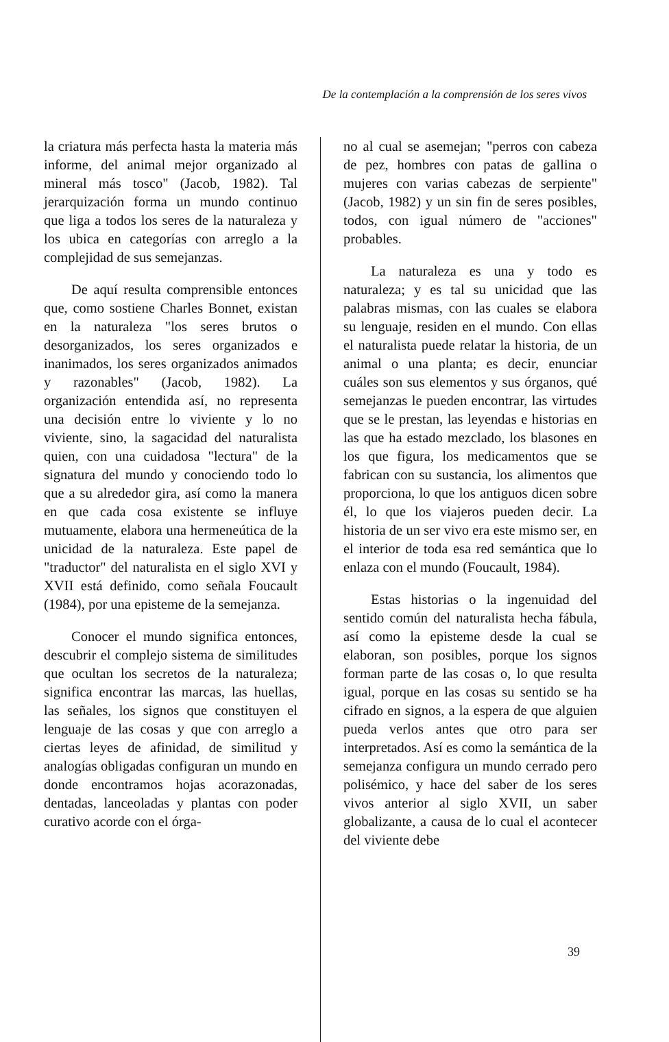De la contemplación a la comprensión de los seres vivos
la criatura más perfecta hasta la materia más informe, del animal mejor organizado al mineral más tosco" (Jacob, 1982). Tal jerarquización forma un mundo continuo que liga a todos los seres de la naturaleza y los ubica en categorías con arreglo a la complejidad de sus semejanzas.
De aquí resulta comprensible entonces que, como sostiene Charles Bonnet, existan en la naturaleza "los seres brutos o desorganizados, los seres organizados e inanimados, los seres organizados animados y razonables" (Jacob, 1982). La organización entendida así, no representa una decisión entre lo viviente y lo no viviente, sino, la sagacidad del naturalista quien, con una cuidadosa "lectura" de la signatura del mundo y conociendo todo lo que a su alrededor gira, así como la manera en que cada cosa existente se influye mutuamente, elabora una hermeneútica de la unicidad de la naturaleza. Este papel de "traductor" del naturalista en el siglo XVI y XVII está definido, como señala Foucault (1984), por una episteme de la semejanza.
Conocer el mundo significa entonces, descubrir el complejo sistema de similitudes que ocultan los secretos de la naturaleza; significa encontrar las marcas, las huellas, las señales, los signos que constituyen el lenguaje de las cosas y que con arreglo a ciertas leyes de afinidad, de similitud y analogías obligadas configuran un mundo en donde encontramos hojas acorazonadas, dentadas, lanceoladas y plantas con poder curativo acorde con el órga-
no al cual se asemejan; "perros con cabeza de pez, hombres con patas de gallina o mujeres con varias cabezas de serpiente" (Jacob, 1982) y un sin fin de seres posibles, todos, con igual número de "acciones" probables.
La naturaleza es una y todo es naturaleza; y es tal su unicidad que las palabras mismas, con las cuales se elabora su lenguaje, residen en el mundo. Con ellas el naturalista puede relatar la historia, de un animal o una planta; es decir, enunciar cuáles son sus elementos y sus órganos, qué semejanzas le pueden encontrar, las virtudes que se le prestan, las leyendas e historias en las que ha estado mezclado, los blasones en los que figura, los medicamentos que se fabrican con su sustancia, los alimentos que proporciona, lo que los antiguos dicen sobre él, lo que los viajeros pueden decir. La historia de un ser vivo era este mismo ser, en el interior de toda esa red semántica que lo enlaza con el mundo (Foucault, 1984).
Estas historias o la ingenuidad del sentido común del naturalista hecha fábula, así como la episteme desde la cual se elaboran, son posibles, porque los signos forman parte de las cosas o, lo que resulta igual, porque en las cosas su sentido se ha cifrado en signos, a la espera de que alguien pueda verlos antes que otro para ser interpretados. Así es como la semántica de la semejanza configura un mundo cerrado pero polisémico, y hace del saber de los seres vivos anterior al siglo XVII, un saber globalizante, a causa de lo cual el acontecer del viviente debe
39